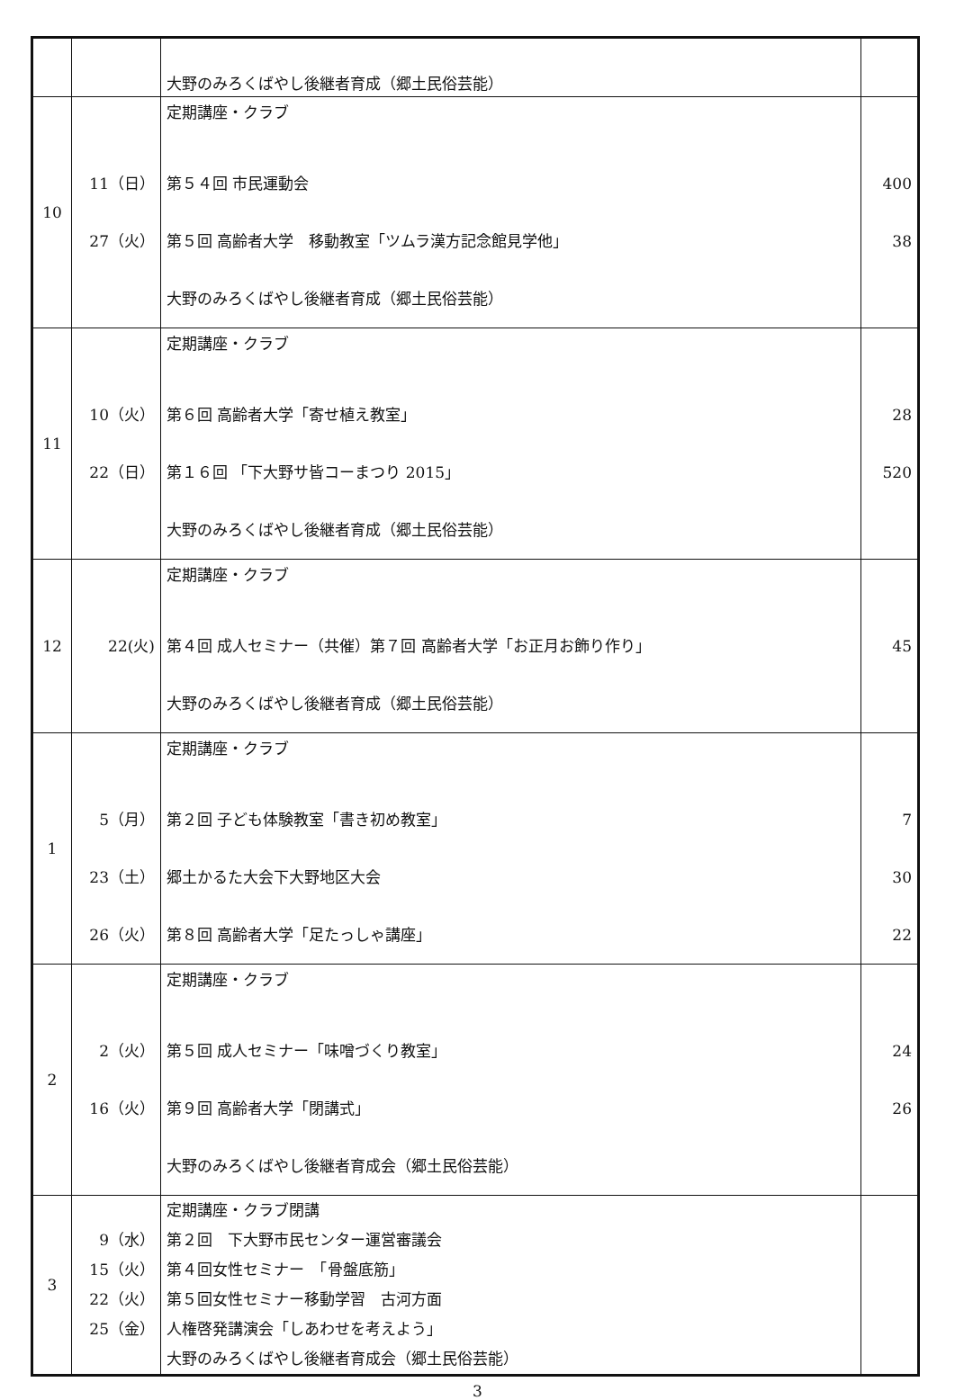| | | 大野のみろくばやし後継者育成（郷土民俗芸能） | |
| 10 | 11（日） 27（火） | 定期講座・クラブ 第５４回 市民運動会 第５回 高齢者大学 移動教室「ツムラ漢方記念館見学他」 大野のみろくばやし後継者育成（郷土民俗芸能） | 400 38 |
| 11 | 10（火） 22（日） | 定期講座・クラブ 第６回 高齢者大学「寄せ植え教室」 第１６回 「下大野サ皆コーまつり 2015」 大野のみろくばやし後継者育成（郷土民俗芸能） | 28 520 |
| 12 | 22(火) | 定期講座・クラブ 第４回 成人セミナー（共催）第７回 高齢者大学「お正月お飾り作り」 大野のみろくばやし後継者育成（郷土民俗芸能） | 45 |
| 1 | 5（月） 23（土） 26（火） | 定期講座・クラブ 第２回 子ども体験教室「書き初め教室」 郷土かるた大会下大野地区大会 第８回 高齢者大学「足たっしゃ講座」 | 7 30 22 |
| 2 | 2（火） 16（火） | 定期講座・クラブ 第５回 成人セミナー「味噌づくり教室」 第９回 高齢者大学「閉講式」 大野のみろくばやし後継者育成会（郷土民俗芸能） | 24 26 |
| 3 | 9（水） 15（火） 22（火） 25（金） | 定期講座・クラブ閉講 第２回 下大野市民センター運営審議会 第４回女性セミナー 「骨盤底筋」 第５回女性セミナー移動学習 古河方面 人権啓発講演会「しあわせを考えよう」 大野のみろくばやし後継者育成会（郷土民俗芸能） | |
3